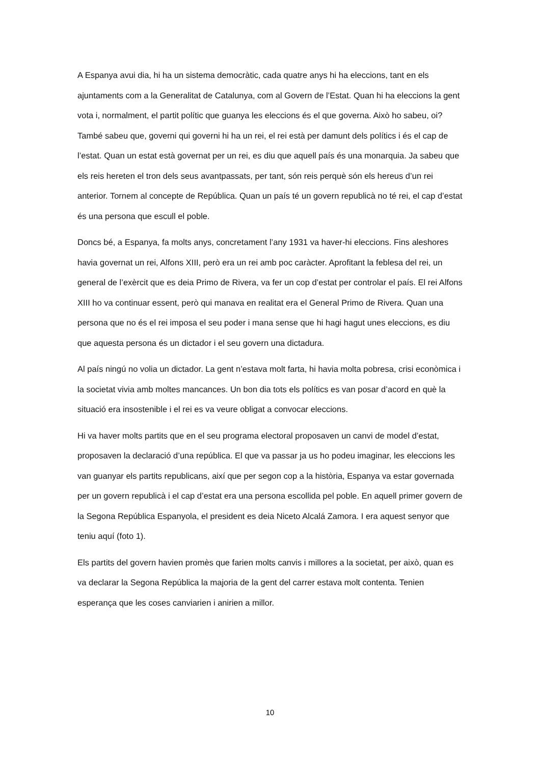A Espanya avui dia, hi ha un sistema democràtic, cada quatre anys hi ha eleccions, tant en els ajuntaments com a la Generalitat de Catalunya, com al Govern de l’Estat. Quan hi ha eleccions la gent vota i, normalment, el partit polític que guanya les eleccions és el que governa. Això ho sabeu, oi? També sabeu que, governi qui governi hi ha un rei, el rei està per damunt dels polítics i és el cap de l’estat. Quan un estat està governat per un rei, es diu que aquell país és una monarquia. Ja sabeu que els reis hereten el tron dels seus avantpassats, per tant, són reis perquè són els hereus d’un rei anterior. Tornem al concepte de República. Quan un país té un govern republicà no té rei, el cap d’estat és una persona que escull el poble.
Doncs bé, a Espanya, fa molts anys, concretament l’any 1931 va haver-hi eleccions. Fins aleshores havia governat un rei, Alfons XIII, però era un rei amb poc caràcter. Aprofitant la feblesa del rei, un general de l’exèrcit que es deia Primo de Rivera, va fer un cop d’estat per controlar el país. El rei Alfons XIII ho va continuar essent, però qui manava en realitat era el General Primo de Rivera. Quan una persona que no és el rei imposa el seu poder i mana sense que hi hagi hagut unes eleccions, es diu que aquesta persona és un dictador i el seu govern una dictadura.
Al país ningú no volia un dictador. La gent n’estava molt farta, hi havia molta pobresa, crisi econòmica i la societat vivia amb moltes mancances. Un bon dia tots els polítics es van posar d’acord en què la situació era insostenible i el rei es va veure obligat a convocar eleccions.
Hi va haver molts partits que en el seu programa electoral proposaven un canvi de model d’estat, proposaven la declaració d’una república. El que va passar ja us ho podeu imaginar, les eleccions les van guanyar els partits republicans, així que per segon cop a la història, Espanya va estar governada per un govern republicà i el cap d’estat era una persona escollida pel poble. En aquell primer govern de la Segona República Espanyola, el president es deia Niceto Alcalá Zamora. I era aquest senyor que teniu aquí (foto 1).
Els partits del govern havien promès que farien molts canvis i millores a la societat, per això, quan es va declarar la Segona República la majoria de la gent del carrer estava molt contenta. Tenien esperança que les coses canviarien i anirien a millor.
10